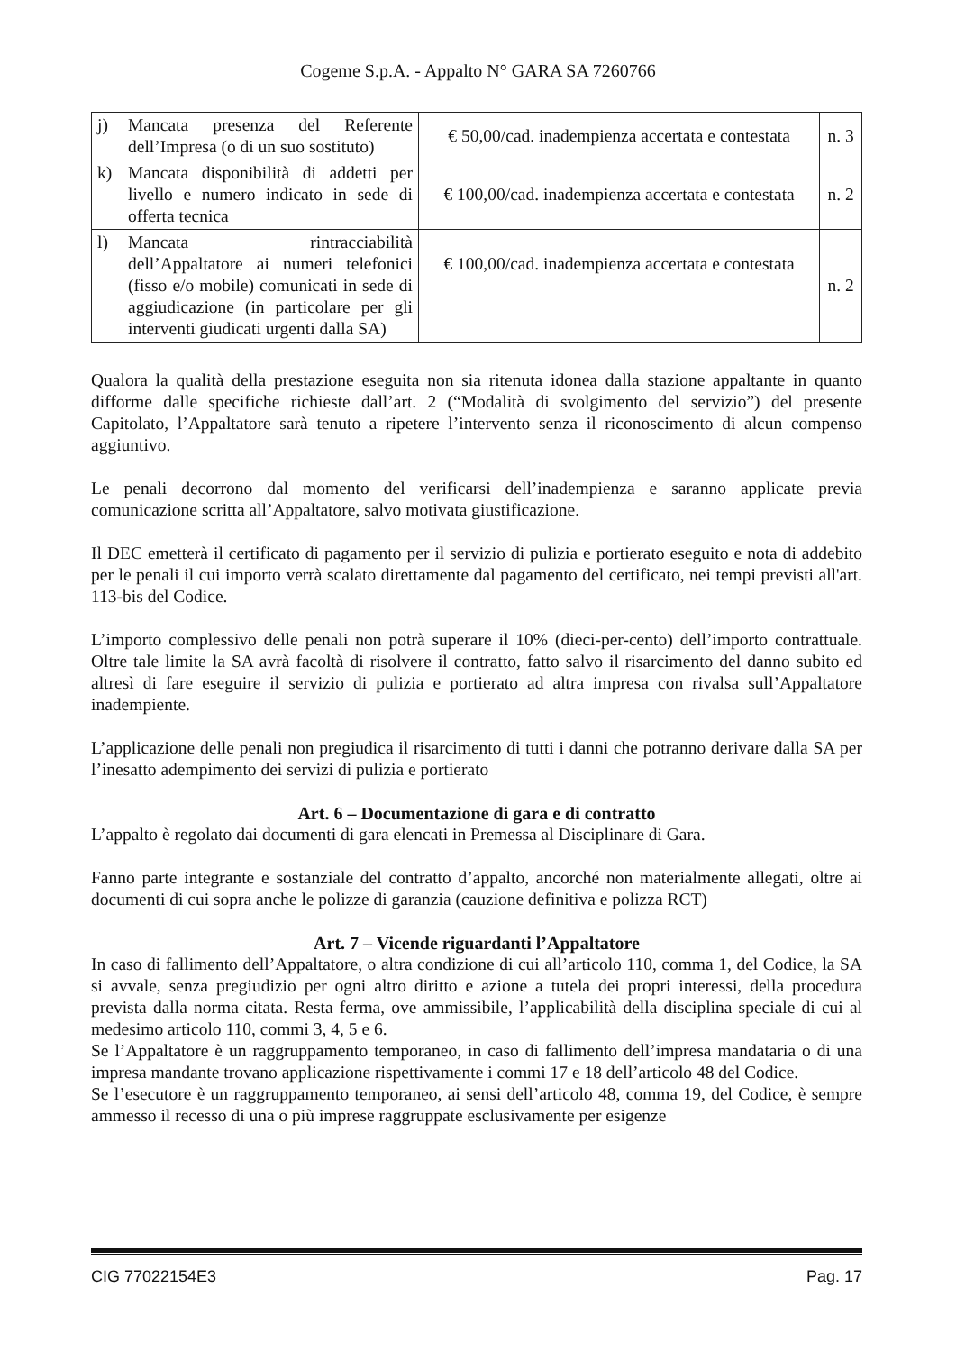Cogeme S.p.A. - Appalto N° GARA SA 7260766
| j) Mancata presenza del Referente dell’Impresa (o di un suo sostituto) | € 50,00/cad. inadempienza accertata e contestata | n. 3 |
| k) Mancata disponibilità di addetti per livello e numero indicato in sede di offerta tecnica | € 100,00/cad. inadempienza accertata e contestata | n. 2 |
| l) Mancata rintracciabilità dell’Appaltatore ai numeri telefonici (fisso e/o mobile) comunicati in sede di aggiudicazione (in particolare per gli interventi giudicati urgenti dalla SA) | € 100,00/cad. inadempienza accertata e contestata | n. 2 |
Qualora la qualità della prestazione eseguita non sia ritenuta idonea dalla stazione appaltante in quanto difforme dalle specifiche richieste dall’art. 2 (“Modalità di svolgimento del servizio”) del presente Capitolato, l’Appaltatore sarà tenuto a ripetere l’intervento senza il riconoscimento di alcun compenso aggiuntivo.
Le penali decorrono dal momento del verificarsi dell’inadempienza e saranno applicate previa comunicazione scritta all’Appaltatore, salvo motivata giustificazione.
Il DEC emetterà il certificato di pagamento per il servizio di pulizia e portierato eseguito e nota di addebito per le penali il cui importo verrà scalato direttamente dal pagamento del certificato, nei tempi previsti all'art. 113-bis del Codice.
L’importo complessivo delle penali non potrà superare il 10% (dieci-per-cento) dell’importo contrattuale. Oltre tale limite la SA avrà facoltà di risolvere il contratto, fatto salvo il risarcimento del danno subito ed altresì di fare eseguire il servizio di pulizia e portierato ad altra impresa con rivalsa sull’Appaltatore inadempiente.
L’applicazione delle penali non pregiudica il risarcimento di tutti i danni che potranno derivare dalla SA per l’inesatto adempimento dei servizi di pulizia e portierato
Art. 6 – Documentazione di gara e di contratto
L’appalto è regolato dai documenti di gara elencati in Premessa al Disciplinare di Gara.
Fanno parte integrante e sostanziale del contratto d’appalto, ancorché non materialmente allegati, oltre ai documenti di cui sopra anche le polizze di garanzia (cauzione definitiva e polizza RCT)
Art. 7 – Vicende riguardanti l’Appaltatore
In caso di fallimento dell’Appaltatore, o altra condizione di cui all’articolo 110, comma 1, del Codice, la SA si avvale, senza pregiudizio per ogni altro diritto e azione a tutela dei propri interessi, della procedura prevista dalla norma citata. Resta ferma, ove ammissibile, l’applicabilità della disciplina speciale di cui al medesimo articolo 110, commi 3, 4, 5 e 6.
Se l’Appaltatore è un raggruppamento temporaneo, in caso di fallimento dell’impresa mandataria o di una impresa mandante trovano applicazione rispettivamente i commi 17 e 18 dell’articolo 48 del Codice.
Se l’esecutore è un raggruppamento temporaneo, ai sensi dell’articolo 48, comma 19, del Codice, è sempre ammesso il recesso di una o più imprese raggruppate esclusivamente per esigenze
CIG 77022154E3 Pag. 17